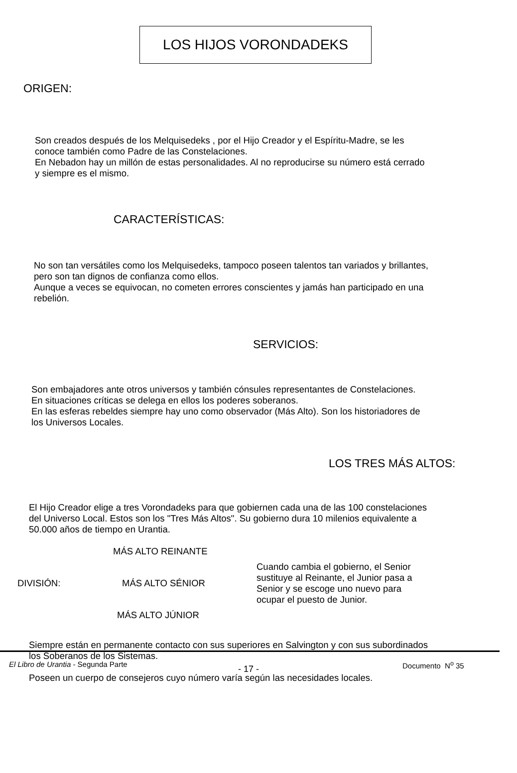LOS HIJOS VORONDADEKS
ORIGEN:
Son creados después de los Melquisedeks , por el Hijo Creador y el Espíritu-Madre, se les
conoce también como Padre de las Constelaciones.
En Nebadon hay un millón de estas personalidades. Al no reproducirse su número está cerrado
y siempre es el mismo.
CARACTERÍSTICAS:
No son tan versátiles como los Melquisedeks, tampoco poseen talentos tan variados y brillantes,
pero son tan dignos de confianza como ellos.
Aunque a veces se equivocan, no cometen errores conscientes y jamás han participado en una
rebelión.
SERVICIOS:
Son embajadores ante otros universos y también cónsules representantes de Constelaciones.
En situaciones críticas se delega en ellos los poderes soberanos.
En las esferas rebeldes siempre hay uno como observador (Más Alto). Son los historiadores de
los Universos Locales.
LOS TRES MÁS ALTOS:
El Hijo Creador elige a tres Vorondadeks para que gobiernen cada una de las 100 constelaciones
del Universo Local. Estos son los "Tres Más Altos". Su gobierno dura 10 milenios equivalente a
50.000 años de tiempo en Urantia.
DIVISIÓN:
MÁS ALTO REINANTE
MÁS ALTO SÉNIOR
MÁS ALTO JÚNIOR
Cuando cambia el gobierno, el Senior
sustituye al Reinante, el Junior pasa a
Senior y se escoge uno nuevo para
ocupar el puesto de Junior.
Siempre están en permanente contacto con sus superiores en Salvington y con sus subordinados
los Soberanos de los Sistemas.
Poseen un cuerpo de consejeros cuyo número varía según las necesidades locales.
El Libro de Urantia - Segunda Parte
- 17 -
Documento N<sup>o</sup> 35